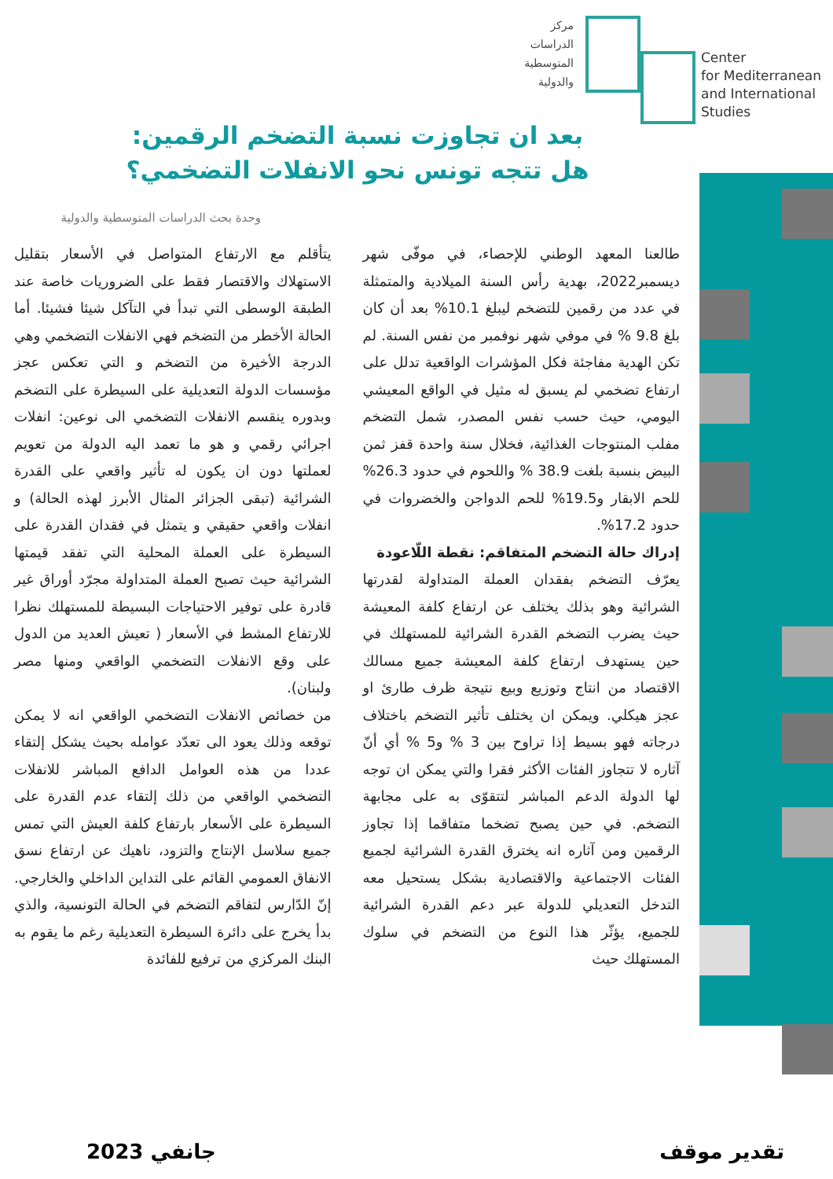مركز
الدراسات
المتوسطية
والدولية
Center
for Mediterranean
and International
Studies
بعد ان تجاوزت نسبة التضخم الرقمين:
هل تتجه تونس نحو الانفلات التضخمي؟
وحدة بحث الدراسات المتوسطية والدولية
طالعنا المعهد الوطني للإحصاء، في موفّى شهر ديسمبر2022، بهدية رأس السنة الميلادية والمتمثلة في عدد من رقمين للتضخم ليبلغ 10.1% بعد أن كان بلغ 9.8 % في موفي شهر نوفمبر من نفس السنة. لم تكن الهدية مفاجئة فكل المؤشرات الواقعية تدلل على ارتفاع تضخمي لم يسبق له مثيل في الواقع المعيشي اليومي، حيث حسب نفس المصدر، شمل التضخم مفلب المنتوجات الغذائية، فخلال سنة واحدة قفز ثمن البيض بنسبة بلغت 38.9 % واللحوم في حدود 26.3% للحم الابقار و19.5% للحم الدواجن والخضروات في حدود 17.2%.
إدراك حالة التضخم المتفاقم: نقطة اللّاعودة
يعرّف التضخم بفقدان العملة المتداولة لقدرتها الشرائية وهو بذلك يختلف عن ارتفاع كلفة المعيشة حيث يضرب التضخم القدرة الشرائية للمستهلك في حين يستهدف ارتفاع كلفة المعيشة جميع مسالك الاقتصاد من انتاج وتوزيع وبيع نتيجة ظرف طارئ او عجز هيكلي. ويمكن ان يختلف تأثير التضخم باختلاف درجاته فهو بسيط إذا تراوح بين 3 % و5 % أي أنّ آثاره لا تتجاوز الفئات الأكثر فقرا والتي يمكن ان توجه لها الدولة الدعم المباشر لتتقوّى به على مجابهة التضخم. في حين يصبح تضخما متفاقما إذا تجاوز الرقمين ومن آثاره انه يخترق القدرة الشرائية لجميع الفئات الاجتماعية والاقتصادية بشكل يستحيل معه التدخل التعديلي للدولة عبر دعم القدرة الشرائية للجميع، يؤثّر هذا النوع من التضخم في سلوك المستهلك حيث
يتأقلم مع الارتفاع المتواصل في الأسعار بتقليل الاستهلاك والاقتصار فقط على الضروريات خاصة عند الطبقة الوسطى التي تبدأ في التآكل شيئا فشيئا. أما الحالة الأخطر من التضخم فهي الانفلات التضخمي وهي الدرجة الأخيرة من التضخم و التي تعكس عجز مؤسسات الدولة التعديلية على السيطرة على التضخم وبدوره ينقسم الانفلات التضخمي الى نوعين: انفلات اجرائي رقمي و هو ما تعمد اليه الدولة من تعويم لعملتها دون ان يكون له تأثير واقعي على القدرة الشرائية (تبقى الجزائر المثال الأبرز لهذه الحالة) و انفلات واقعي حقيقي و يتمثل في فقدان القدرة على السيطرة على العملة المحلية التي تفقد قيمتها الشرائية حيث تصبح العملة المتداولة مجرّد أوراق غير قادرة على توفير الاحتياجات البسيطة للمستهلك نظرا للارتفاع المشط في الأسعار ( تعيش العديد من الدول على وقع الانفلات التضخمي الواقعي ومنها مصر ولبنان).
من خصائص الانفلات التضخمي الواقعي انه لا يمكن توقعه وذلك يعود الى تعدّد عوامله بحيث يشكل إلتقاء عددا من هذه العوامل الدافع المباشر للانفلات التضخمي الواقعي من ذلك إلتقاء عدم القدرة على السيطرة على الأسعار بارتفاع كلفة العيش التي تمس جميع سلاسل الإنتاج والتزود، ناهيك عن ارتفاع نسق الانفاق العمومي القائم على التداين الداخلي والخارجي. إنّ الدّارس لتفاقم التضخم في الحالة التونسية، والذي بدأ يخرج على دائرة السيطرة التعديلية رغم ما يقوم به البنك المركزي من ترفيع للفائدة
جانفي 2023 تقدير موقف